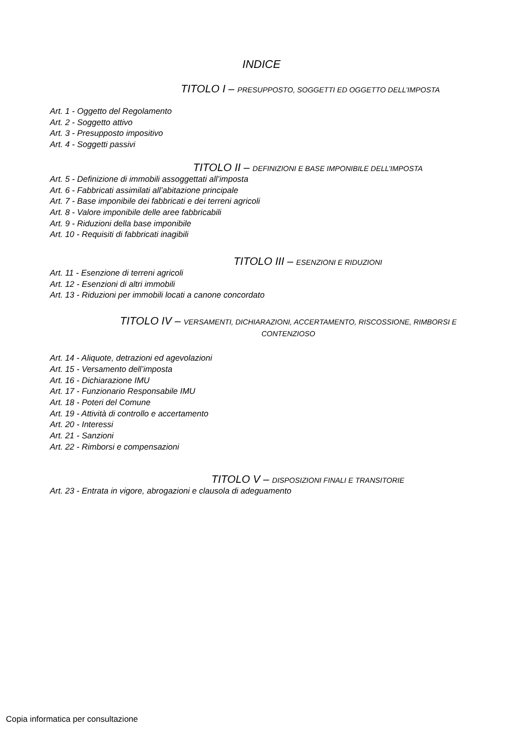INDICE
TITOLO I – PRESUPPOSTO, SOGGETTI ED OGGETTO DELL’IMPOSTA
Art. 1 - Oggetto del Regolamento
Art. 2 - Soggetto attivo
Art. 3 - Presupposto impositivo
Art. 4 - Soggetti passivi
TITOLO II – DEFINIZIONI E BASE IMPONIBILE DELL’IMPOSTA
Art. 5 - Definizione di immobili assoggettati all’imposta
Art. 6 - Fabbricati assimilati all’abitazione principale
Art. 7 - Base imponibile dei fabbricati e dei terreni agricoli
Art. 8 - Valore imponibile delle aree fabbricabili
Art. 9 - Riduzioni della base imponibile
Art. 10 - Requisiti di fabbricati inagibili
TITOLO III – ESENZIONI E RIDUZIONI
Art. 11 - Esenzione di terreni agricoli
Art. 12 - Esenzioni di altri immobili
Art. 13 - Riduzioni per immobili locati a canone concordato
TITOLO IV – VERSAMENTI, DICHIARAZIONI, ACCERTAMENTO, RISCOSSIONE, RIMBORSI E
CONTENZIOSO
Art. 14 - Aliquote, detrazioni ed agevolazioni
Art. 15 - Versamento dell’imposta
Art. 16 - Dichiarazione IMU
Art. 17 - Funzionario Responsabile IMU
Art. 18 - Poteri del Comune
Art. 19 - Attività di controllo e accertamento
Art. 20 - Interessi
Art. 21 - Sanzioni
Art. 22 - Rimborsi e compensazioni
TITOLO V – DISPOSIZIONI FINALI E TRANSITORIE
Art. 23 - Entrata in vigore, abrogazioni e clausola di adeguamento
Copia informatica per consultazione